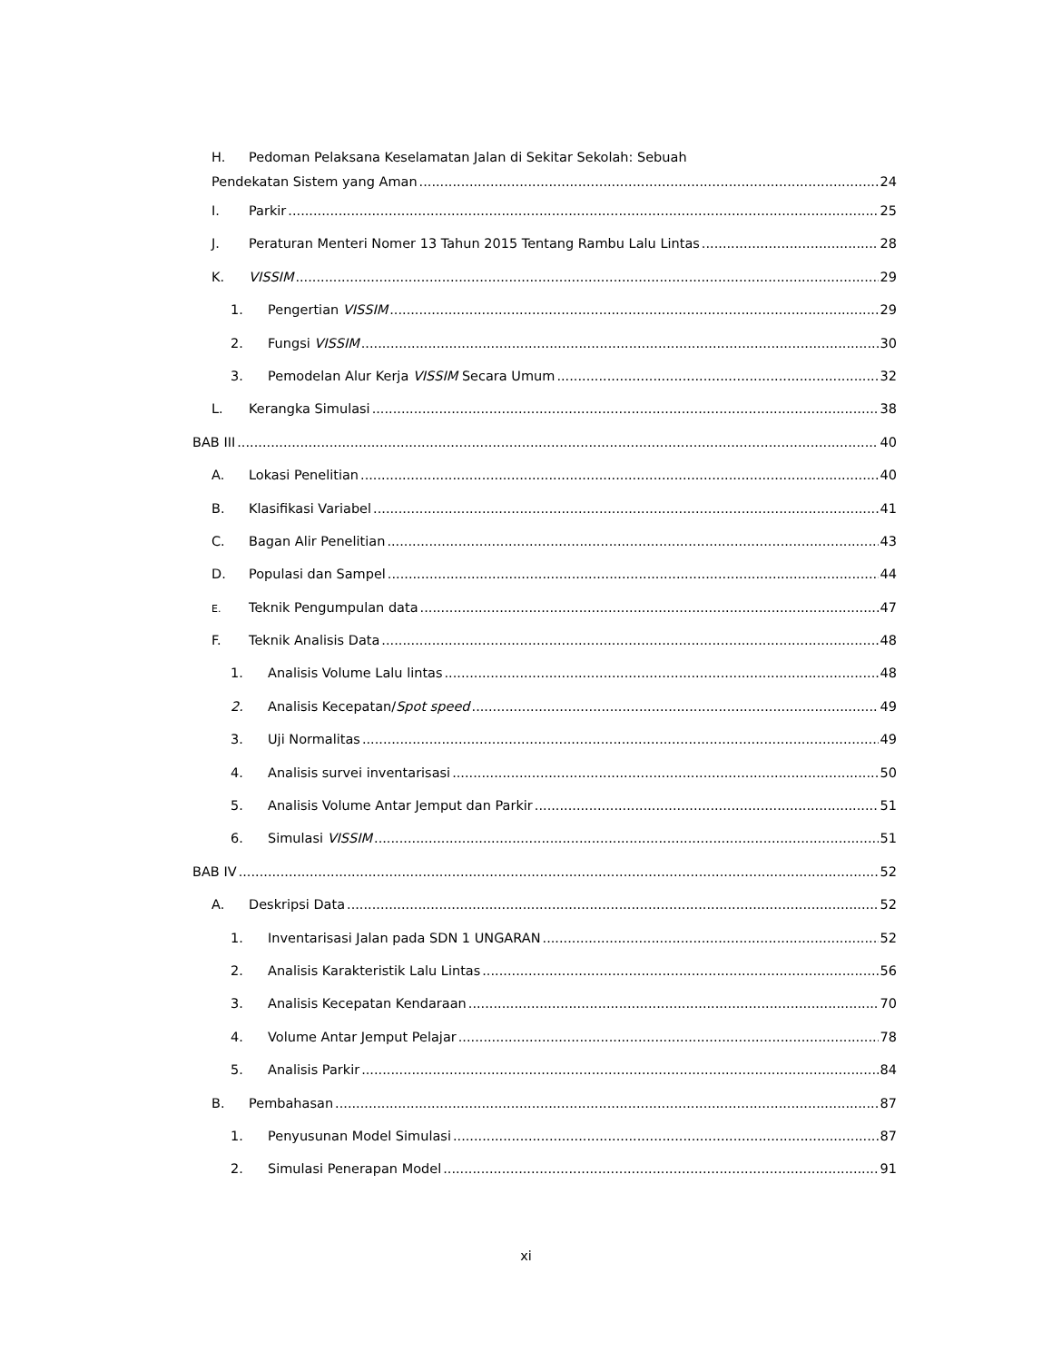H. Pedoman Pelaksana Keselamatan Jalan di Sekitar Sekolah: Sebuah
Pendekatan Sistem yang Aman 24
I. Parkir 25
J. Peraturan Menteri Nomer 13 Tahun 2015 Tentang Rambu Lalu Lintas 28
K. VISSIM 29
1. Pengertian VISSIM 29
2. Fungsi VISSIM 30
3. Pemodelan Alur Kerja VISSIM Secara Umum 32
L. Kerangka Simulasi 38
BAB III 40
A. Lokasi Penelitian 40
B. Klasifikasi Variabel 41
C. Bagan Alir Penelitian 43
D. Populasi dan Sampel 44
E. Teknik Pengumpulan data 47
F. Teknik Analisis Data 48
1. Analisis Volume Lalu lintas 48
2. Analisis Kecepatan/Spot speed 49
3. Uji Normalitas 49
4. Analisis survei inventarisasi 50
5. Analisis Volume Antar Jemput dan Parkir 51
6. Simulasi VISSIM 51
BAB IV 52
A. Deskripsi Data 52
1. Inventarisasi Jalan pada SDN 1 UNGARAN 52
2. Analisis Karakteristik Lalu Lintas 56
3. Analisis Kecepatan Kendaraan 70
4. Volume Antar Jemput Pelajar 78
5. Analisis Parkir 84
B. Pembahasan 87
1. Penyusunan Model Simulasi 87
2. Simulasi Penerapan Model 91
xi